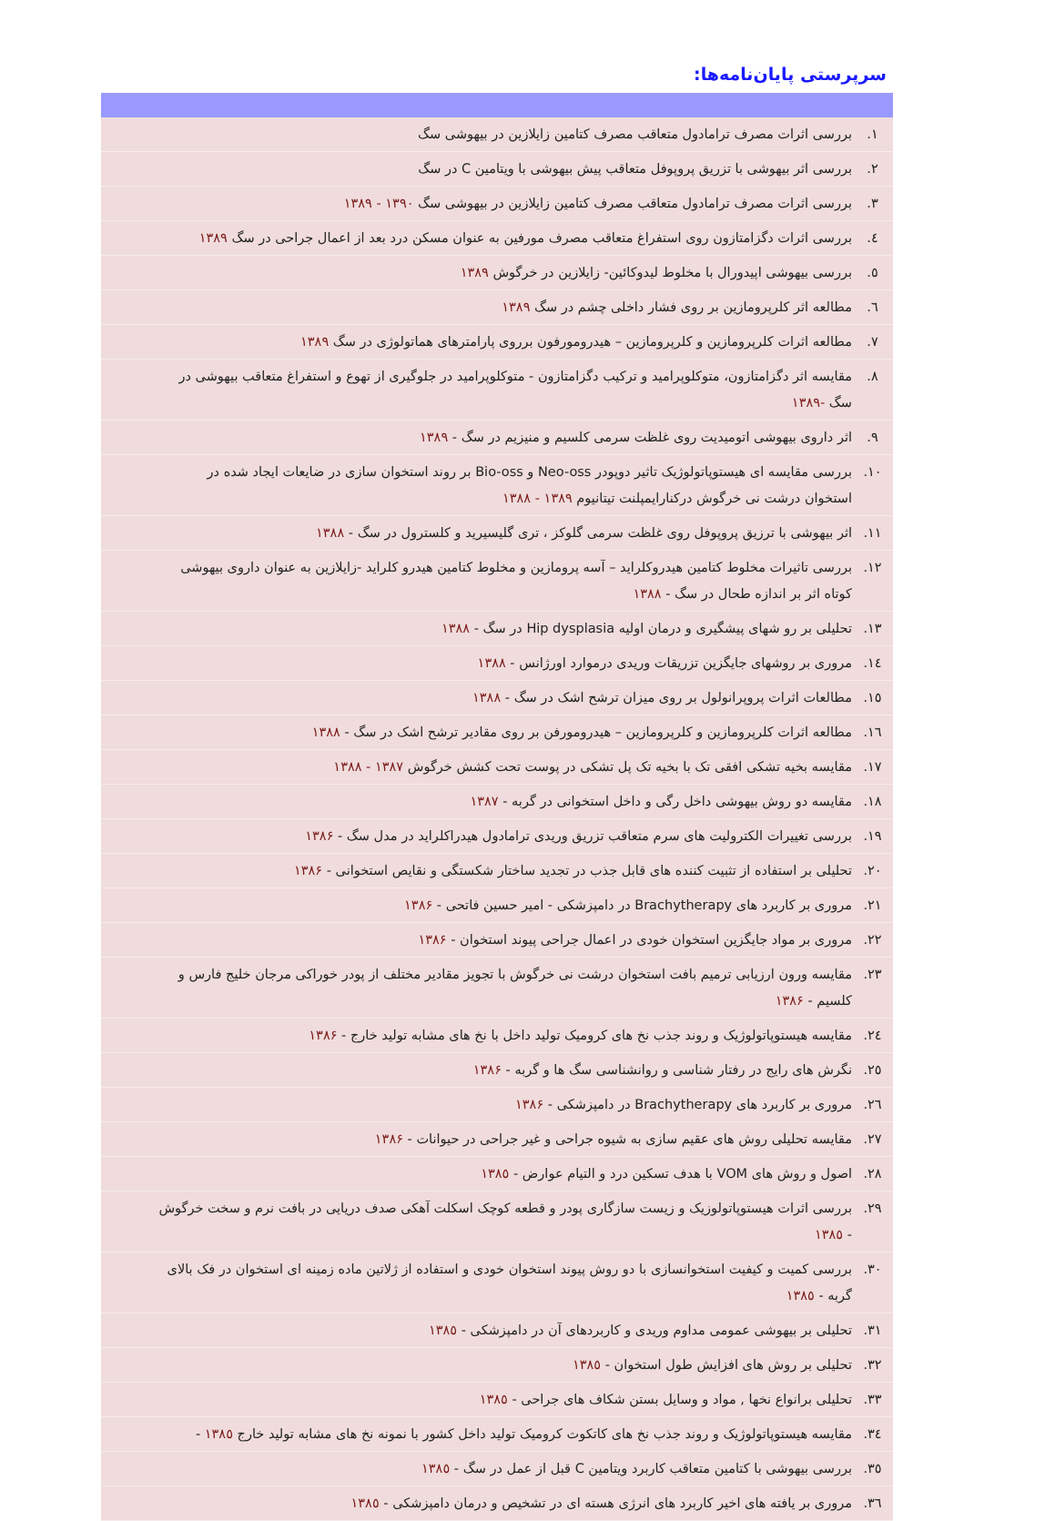سرپرستی پایان‌نامه‌ها:
| ۱. | بررسی اثرات مصرف ترامادول متعاقب مصرف کتامین زایلازین در بیهوشی سگ |
| ۲. | بررسی اثر بیهوشی با تزریق پروپوفل متعاقب پیش بیهوشی با ویتامین C در سگ |
| ۳. | بررسی اثرات مصرف ترامادول متعاقب مصرف کتامین زایلازین در بیهوشی سگ ۱۳۹۰ - ۱۳۸۹ |
| ٤. | بررسی اثرات دگزامتازون روی استفراغ متعاقب مصرف مورفین به عنوان مسکن درد بعد از اعمال جراحی در سگ ۱۳۸۹ |
| ٥. | بررسی بیهوشی اپیدورال با مخلوط لیدوکائین- زایلازین در خرگوش ۱۳۸۹ |
| ٦. | مطالعه اثر کلرپرومازین بر روی فشار داخلی چشم در سگ ۱۳۸۹ |
| ۷. | مطالعه اثرات کلرپرومازین و کلرپرومازین – هیدرومورفون برروی پارامترهای هماتولوژی در سگ ۱۳۸۹ |
| ۸. | مقایسه اثر دگزامتازون، متوکلوپرامید و ترکیب دگزامتازون - متوکلوپرامید در جلوگیری از تهوع و استفراغ متعاقب بیهوشی در سگ -۱۳۸۹ |
| ۹. | اثر داروی بیهوشی اتومیدیت روی غلظت سرمی کلسیم و منیزیم در سگ - ۱۳۸۹ |
| ۱۰. | بررسی مقایسه ای هیستوپاتولوژیک تاثیر دوپودر Neo-oss و Bio-oss بر روند استخوان سازی در ضایعات ایجاد شده در استخوان درشت نی خرگوش درکنارایمپلنت تیتانیوم ۱۳۸۹ - ۱۳۸۸ |
| ۱۱. | اثر بیهوشی با ترزیق پروپوفل روی غلظت سرمی گلوکز ، تری گلیسیرید و کلسترول در سگ - ۱۳۸۸ |
| ۱۲. | بررسی تاثیرات مخلوط کتامین هیدروکلراید – آسه پرومازین و مخلوط کتامین هیدرو کلراید -زایلازین به عنوان داروی بیهوشی کوتاه اثر بر اندازه طحال در سگ - ۱۳۸۸ |
| ۱۳. | تحلیلی بر رو شهای پیشگیری و درمان اولیه Hip dysplasia در سگ - ۱۳۸۸ |
| ۱٤. | مروری بر روشهای جایگزین تزریقات وریدی درموارد اورژانس - ۱۳۸۸ |
| ۱٥. | مطالعات اثرات پروپرانولول بر روی میزان ترشح اشک در سگ - ۱۳۸۸ |
| ۱٦. | مطالعه اثرات کلرپرومازین و کلرپرومازین – هیدرومورفن بر روی مقادیر ترشح اشک در سگ - ۱۳۸۸ |
| ۱۷. | مقایسه بخیه تشکی افقی تک با بخیه تک پل تشکی در پوست تحت کشش خرگوش ۱۳۸۷ - ۱۳۸۸ |
| ۱۸. | مقایسه دو روش بیهوشی داخل رگی و داخل استخوانی در گربه - ۱۳۸۷ |
| ۱۹. | بررسی تغییرات الکترولیت های سرم متعاقب تزریق وریدی ترامادول هیدراکلراید در مدل سگ - ۱۳۸۶ |
| ۲۰. | تحلیلی بر استفاده از تثبیت کننده های قابل جذب در تجدید ساختار شکستگی و نقایص استخوانی - ۱۳۸۶ |
| ۲۱. | مروری بر کاربرد های Brachytherapy در دامپزشکی - امیر حسین فاتحی - ۱۳۸۶ |
| ۲۲. | مروری بر مواد جایگزین استخوان خودی در اعمال جراحی پیوند استخوان - ۱۳۸۶ |
| ۲۳. | مقایسه ورون ارزیابی ترمیم بافت استخوان درشت نی خرگوش با تجویز مقادیر مختلف از پودر خوراکی مرجان خلیج فارس و کلسیم - ۱۳۸۶ |
| ۲٤. | مقایسه هیستوپاتولوژیک و روند جذب نخ های کرومیک تولید داخل با نخ های مشابه تولید خارج - ۱۳۸۶ |
| ۲٥. | نگرش های رایج در رفتار شناسی و روانشناسی سگ ها و گربه - ۱۳۸۶ |
| ۲٦. | مروری بر کاربرد های Brachytherapy در دامپزشکی - ۱۳۸۶ |
| ۲۷. | مقایسه تحلیلی روش های عقیم سازی به شیوه جراحی و غیر جراحی در حیوانات - ۱۳۸۶ |
| ۲۸. | اصول و روش های VOM با هدف تسکین درد و التیام عوارض - ۱۳۸٥ |
| ۲۹. | بررسی اثرات هیستوپاتولوزیک و زیست سازگاری پودر و قطعه کوچک اسکلت آهکی صدف دریایی در بافت نرم و سخت خرگوش - ۱۳۸٥ |
| ۳۰. | بررسی کمیت و کیفیت استخوانسازی با دو روش پیوند استخوان خودی و استفاده از ژلاتین ماده زمینه ای استخوان در فک بالای گربه - ۱۳۸٥ |
| ۳۱. | تحلیلی بر بیهوشی عمومی مداوم وریدی و کاربردهای آن در دامپزشکی - ۱۳۸٥ |
| ۳۲. | تحلیلی بر روش های افزایش طول استخوان - ۱۳۸٥ |
| ۳۳. | تحلیلی برانواع نخها , مواد و وسایل بستن شکاف های جراحی - ۱۳۸٥ |
| ۳٤. | مقایسه هیستوپاتولوژیک و روند جذب نخ های کاتکوت کرومیک تولید داخل کشور با نمونه نخ های مشابه تولید خارج ۱۳۸٥ - |
| ۳٥. | بررسی بیهوشی با کتامین متعاقب کاربرد ویتامین C قبل از عمل در سگ - ۱۳۸٥ |
| ۳٦. | مروری بر یافته های اخیر کاربرد های انرژی هسته ای در تشخیص و درمان دامپزشکی - ۱۳۸٥ |